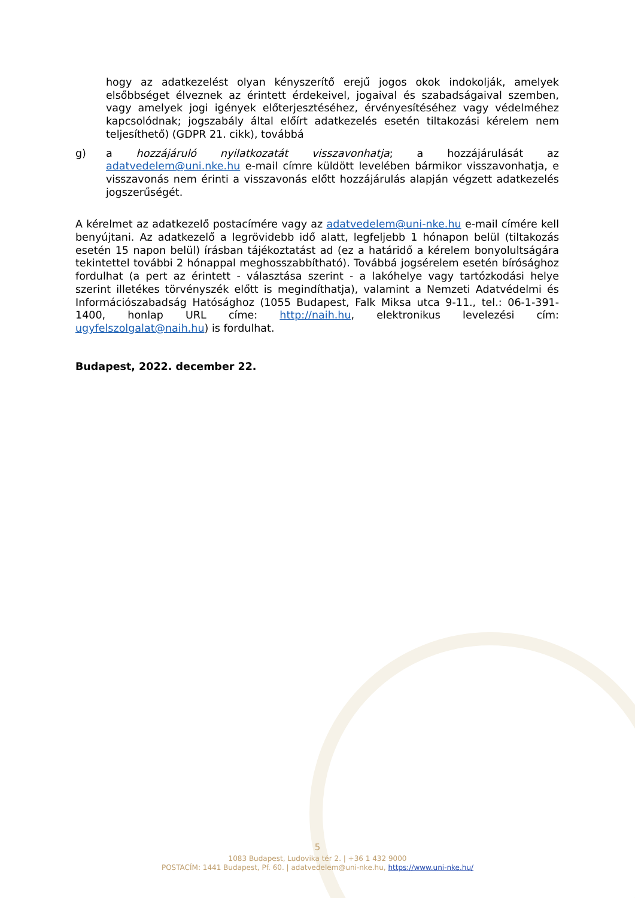hogy az adatkezelést olyan kényszerítő erejű jogos okok indokolják, amelyek elsőbbséget élveznek az érintett érdekeivel, jogaival és szabadságaival szemben, vagy amelyek jogi igények előterjesztéséhez, érvényesítéséhez vagy védelméhez kapcsolódnak; jogszabály által előírt adatkezelés esetén tiltakozási kérelem nem teljesíthető) (GDPR 21. cikk), továbbá
g) a hozzájáruló nyilatkozatát visszavonhatja; a hozzájárulását az adatvedelem@uni.nke.hu e-mail címre küldött levelében bármikor visszavonhatja, e visszavonás nem érinti a visszavonás előtt hozzájárulás alapján végzett adatkezelés jogszerűségét.
A kérelmet az adatkezelő postacímére vagy az adatvedelem@uni-nke.hu e-mail címére kell benyújtani. Az adatkezelő a legrövidebb idő alatt, legfeljebb 1 hónapon belül (tiltakozás esetén 15 napon belül) írásban tájékoztatást ad (ez a határidő a kérelem bonyolultságára tekintettel további 2 hónappal meghosszabbítható). Továbbá jogsérelem esetén bírósághoz fordulhat (a pert az érintett - választása szerint - a lakóhelye vagy tartózkodási helye szerint illetékes törvényszék előtt is megindíthatja), valamint a Nemzeti Adatvédelmi és Információszabadság Hatósághoz (1055 Budapest, Falk Miksa utca 9-11., tel.: 06-1-391-1400, honlap URL címe: http://naih.hu, elektronikus levelezési cím: ugyfelszolgalat@naih.hu) is fordulhat.
Budapest, 2022. december 22.
5
1083 Budapest, Ludovika tér 2. | +36 1 432 9000
POSTACÍM: 1441 Budapest, Pf. 60. | adatvedelem@uni-nke.hu, https://www.uni-nke.hu/